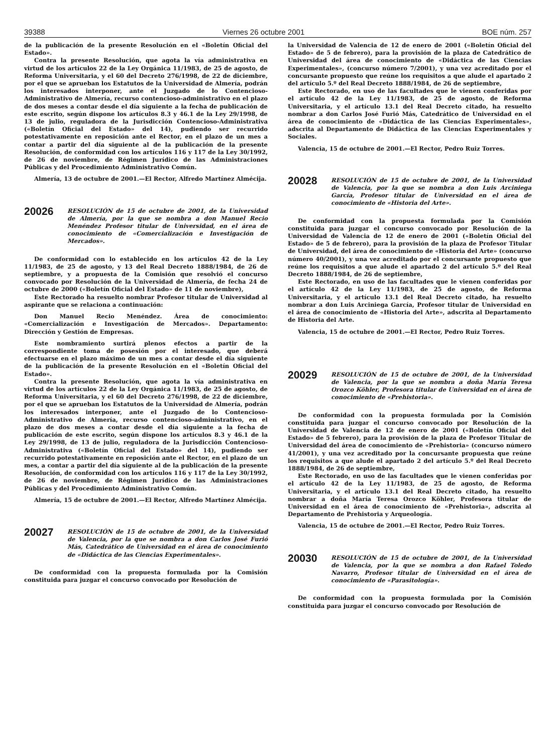39388 Viernes 26 octubre 2001 BOE núm. 257
de la publicación de la presente Resolución en el «Boletín Oficial del Estado».
Contra la presente Resolución, que agota la vía administrativa en virtud de los artículos 22 de la Ley Orgánica 11/1983, de 25 de agosto, de Reforma Universitaria, y el 60 del Decreto 276/1998, de 22 de diciembre, por el que se aprueban los Estatutos de la Universidad de Almería, podrán los interesados interponer, ante el Juzgado de lo Contencioso-Administrativo de Almería, recurso contencioso-administrativo en el plazo de dos meses a contar desde el día siguiente a la fecha de publicación de este escrito, según dispone los artículos 8.3 y 46.1 de la Ley 29/1998, de 13 de julio, reguladora de la Jurisdicción Contencioso-Administrativa («Boletín Oficial del Estado» del 14), pudiendo ser recurrido potestativamente en reposición ante el Rector, en el plazo de un mes a contar a partir del día siguiente al de la publicación de la presente Resolución, de conformidad con los artículos 116 y 117 de la Ley 30/1992, de 26 de noviembre, de Régimen Jurídico de las Administraciones Públicas y del Procedimiento Administrativo Común.
Almería, 13 de octubre de 2001.—El Rector, Alfredo Martínez Almécija.
20026
RESOLUCIÓN de 15 de octubre de 2001, de la Universidad de Almería, por la que se nombra a don Manuel Recio Menéndez Profesor titular de Universidad, en el área de conocimiento de «Comercialización e Investigación de Mercados».
De conformidad con lo establecido en los artículos 42 de la Ley 11/1983, de 25 de agosto, y 13 del Real Decreto 1888/1984, de 26 de septiembre, y a propuesta de la Comisión que resolvió el concurso convocado por Resolución de la Universidad de Almería, de fecha 24 de octubre de 2000 («Boletín Oficial del Estado» de 11 de noviembre),
Este Rectorado ha resuelto nombrar Profesor titular de Universidad al aspirante que se relaciona a continuación:
Don Manuel Recio Menéndez. Área de conocimiento: «Comercialización e Investigación de Mercados». Departamento: Dirección y Gestión de Empresas.
Este nombramiento surtirá plenos efectos a partir de la correspondiente toma de posesión por el interesado, que deberá efectuarse en el plazo máximo de un mes a contar desde el día siguiente de la publicación de la presente Resolución en el «Boletín Oficial del Estado».
Contra la presente Resolución, que agota la vía administrativa en virtud de los artículos 22 de la Ley Orgánica 11/1983, de 25 de agosto, de Reforma Universitaria, y el 60 del Decreto 276/1998, de 22 de diciembre, por el que se aprueban los Estatutos de la Universidad de Almería, podrán los interesados interponer, ante el Juzgado de lo Contencioso-Administrativo de Almería, recurso contencioso-administrativo, en el plazo de dos meses a contar desde el día siguiente a la fecha de publicación de este escrito, según dispone los artículos 8.3 y 46.1 de la Ley 29/1998, de 13 de julio, reguladora de la Jurisdicción Contencioso-Administrativa («Boletín Oficial del Estado» del 14), pudiendo ser recurrido potestativamente en reposición ante el Rector, en el plazo de un mes, a contar a partir del día siguiente al de la publicación de la presente Resolución, de conformidad con los artículos 116 y 117 de la Ley 30/1992, de 26 de noviembre, de Régimen Jurídico de las Administraciones Públicas y del Procedimiento Administrativo Común.
Almería, 15 de octubre de 2001.—El Rector, Alfredo Martínez Almécija.
20027
RESOLUCIÓN de 15 de octubre de 2001, de la Universidad de Valencia, por la que se nombra a don Carlos José Furió Más, Catedrático de Universidad en el área de conocimiento de «Didáctica de las Ciencias Experimentales».
De conformidad con la propuesta formulada por la Comisión constituida para juzgar el concurso convocado por Resolución de
la Universidad de Valencia de 12 de enero de 2001 («Boletín Oficial del Estado» de 5 de febrero), para la provisión de la plaza de Catedrático de Universidad del área de conocimiento de «Didáctica de las Ciencias Experimentales», (concurso número 7/2001), y una vez acreditado por el concursante propuesto que reúne los requisitos a que alude el apartado 2 del artículo 5.º del Real Decreto 1888/1984, de 26 de septiembre,
Este Rectorado, en uso de las facultades que le vienen conferidas por el artículo 42 de la Ley 11/1983, de 25 de agosto, de Reforma Universitaria, y el artículo 13.1 del Real Decreto citado, ha resuelto nombrar a don Carlos José Furió Más, Catedrático de Universidad en el área de conocimiento de «Didáctica de las Ciencias Experimentales», adscrita al Departamento de Didáctica de las Ciencias Experimentales y Sociales.
Valencia, 15 de octubre de 2001.—El Rector, Pedro Ruiz Torres.
20028
RESOLUCIÓN de 15 de octubre de 2001, de la Universidad de Valencia, por la que se nombra a don Luis Arciniega García, Profesor titular de Universidad en el área de conocimiento de «Historia del Arte».
De conformidad con la propuesta formulada por la Comisión constituida para juzgar el concurso convocado por Resolución de la Universidad de Valencia de 12 de enero de 2001 («Boletín Oficial del Estado» de 5 de febrero), para la provisión de la plaza de Profesor Titular de Universidad, del área de conocimiento de «Historia del Arte» (concurso número 40/2001), y una vez acreditado por el concursante propuesto que reúne los requisitos a que alude el apartado 2 del artículo 5.º del Real Decreto 1888/1984, de 26 de septiembre,
Este Rectorado, en uso de las facultades que le vienen conferidas por el artículo 42 de la Ley 11/1983, de 25 de agosto, de Reforma Universitaria, y el artículo 13.1 del Real Decreto citado, ha resuelto nombrar a don Luis Arciniega García, Profesor titular de Universidad en el área de conocimiento de «Historia del Arte», adscrita al Departamento de Historia del Arte.
Valencia, 15 de octubre de 2001.—El Rector, Pedro Ruiz Torres.
20029
RESOLUCIÓN de 15 de octubre de 2001, de la Universidad de Valencia, por la que se nombra a doña María Teresa Orozco Köhler, Profesora titular de Universidad en el área de conocimiento de «Prehistoria».
De conformidad con la propuesta formulada por la Comisión constituida para juzgar el concurso convocado por Resolución de la Universidad de Valencia de 12 de enero de 2001 («Boletín Oficial del Estado» de 5 febrero), para la provisión de la plaza de Profesor Titular de Universidad del área de conocimiento de «Prehistoria» (concurso número 41/2001), y una vez acreditado por la concursante propuesta que reúne los requisitos a que alude el apartado 2 del artículo 5.º del Real Decreto 1888/1984, de 26 de septiembre,
Este Rectorado, en uso de las facultades que le vienen conferidas por el artículo 42 de la Ley 11/1983, de 25 de agosto, de Reforma Universitaria, y el artículo 13.1 del Real Decreto citado, ha resuelto nombrar a doña María Teresa Orozco Köhler, Profesora titular de Universidad en el área de conocimiento de «Prehistoria», adscrita al Departamento de Prehistoria y Arqueología.
Valencia, 15 de octubre de 2001.—El Rector, Pedro Ruiz Torres.
20030
RESOLUCIÓN de 15 de octubre de 2001, de la Universidad de Valencia, por la que se nombra a don Rafael Toledo Navarro, Profesor titular de Universidad en el área de conocimiento de «Parasitología».
De conformidad con la propuesta formulada por la Comisión constituida para juzgar el concurso convocado por Resolución de